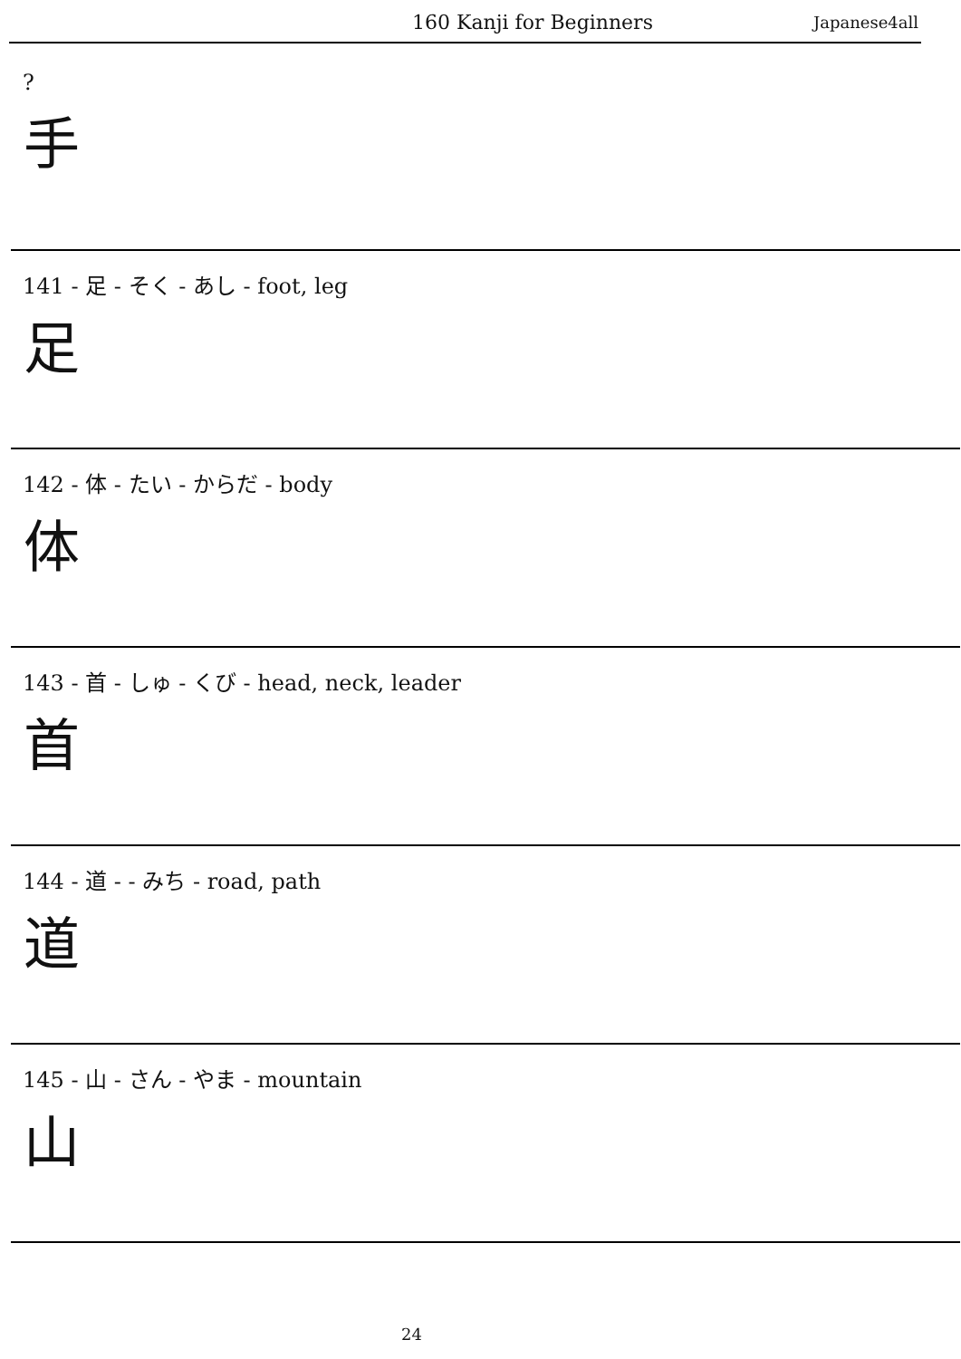160 Kanji for Beginners Japanese4all
?
手
141 - 足 - そく - あし - foot, leg
足
142 - 体 - たい - からだ - body
体
143 - 首 - しゅ - くび - head, neck, leader
首
144 - 道 - - みち - road, path
道
145 - 山 - さん - やま - mountain
山
24